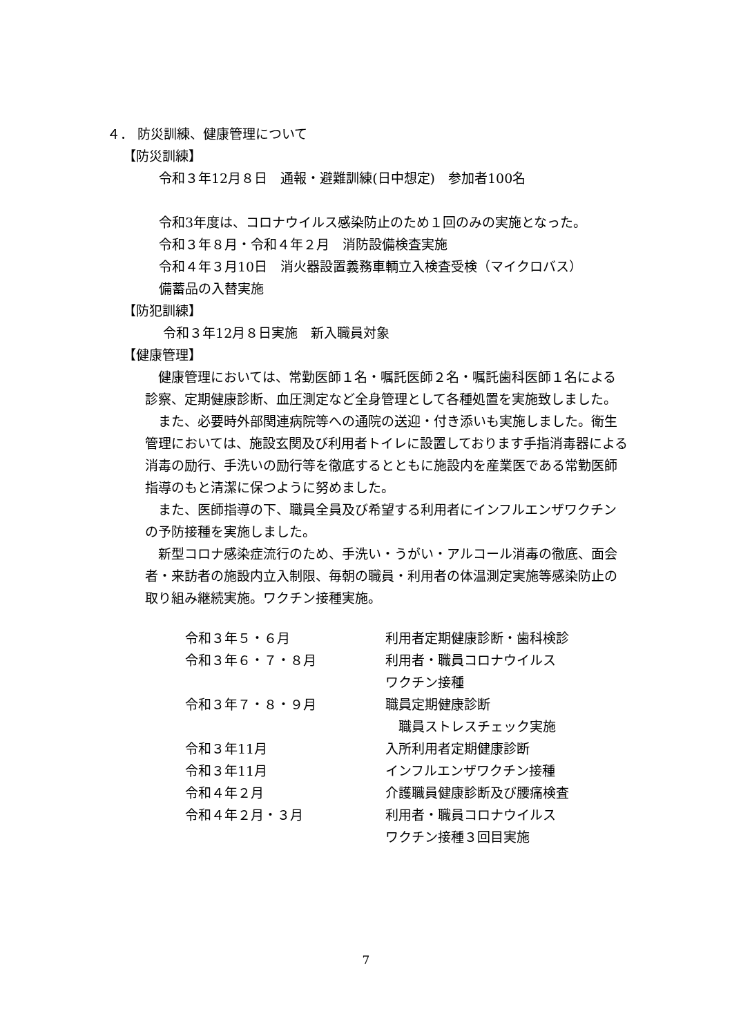４． 防災訓練、健康管理について
【防災訓練】
令和３年12月８日　通報・避難訓練(日中想定)　参加者100名
令和3年度は、コロナウイルス感染防止のため１回のみの実施となった。
令和３年８月・令和４年２月　消防設備検査実施
令和４年３月10日　消火器設置義務車輌立入検査受検（マイクロバス）
備蓄品の入替実施
【防犯訓練】
令和３年12月８日実施　新入職員対象
【健康管理】
　健康管理においては、常勤医師１名・嘱託医師２名・嘱託歯科医師１名による診察、定期健康診断、血圧測定など全身管理として各種処置を実施致しました。
　また、必要時外部関連病院等への通院の送迎・付き添いも実施しました。衛生管理においては、施設玄関及び利用者トイレに設置しております手指消毒器による消毒の励行、手洗いの励行等を徹底するとともに施設内を産業医である常勤医師指導のもと清潔に保つように努めました。
　また、医師指導の下、職員全員及び希望する利用者にインフルエンザワクチンの予防接種を実施しました。
　新型コロナ感染症流行のため、手洗い・うがい・アルコール消毒の徹底、面会者・来訪者の施設内立入制限、毎朝の職員・利用者の体温測定実施等感染防止の取り組み継続実施。ワクチン接種実施。
| 令和３年５・６月 | 利用者定期健康診断・歯科検診 |
| 令和３年６・７・８月 | 利用者・職員コロナウイルス ワクチン接種 |
| 令和３年７・８・９月 | 職員定期健康診断 職員ストレスチェック実施 |
| 令和３年11月 | 入所利用者定期健康診断 |
| 令和３年11月 | インフルエンザワクチン接種 |
| 令和４年２月 | 介護職員健康診断及び腰痛検査 |
| 令和４年２月・３月 | 利用者・職員コロナウイルス ワクチン接種３回目実施 |
7